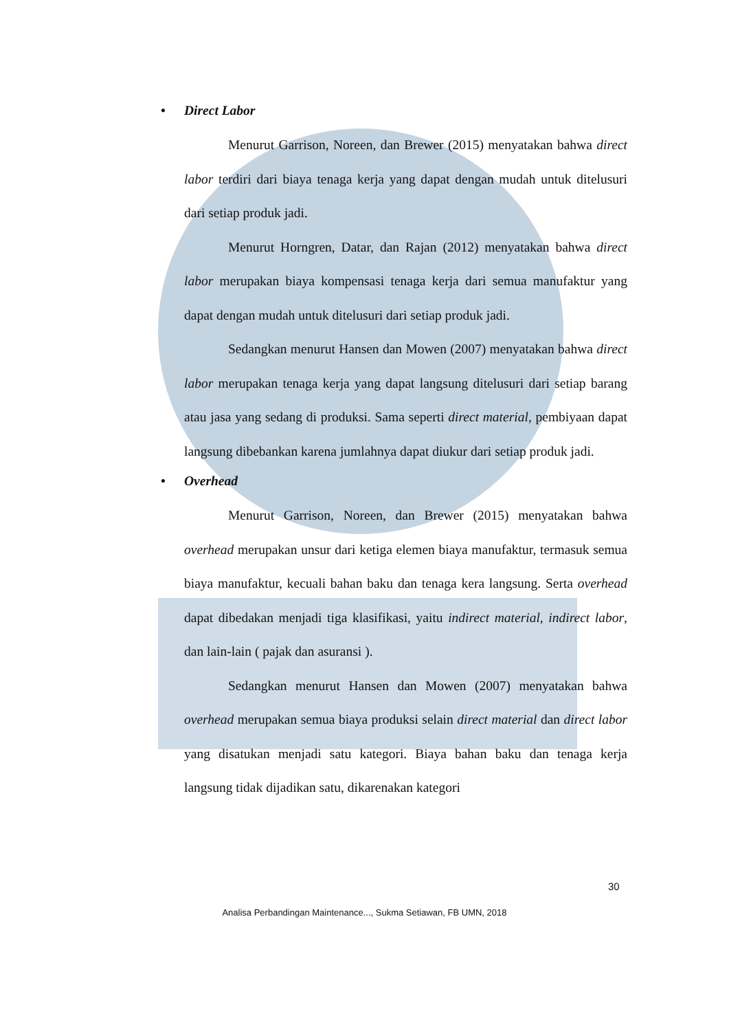• Direct Labor
Menurut Garrison, Noreen, dan Brewer (2015) menyatakan bahwa direct labor terdiri dari biaya tenaga kerja yang dapat dengan mudah untuk ditelusuri dari setiap produk jadi.
Menurut Horngren, Datar, dan Rajan (2012) menyatakan bahwa direct labor merupakan biaya kompensasi tenaga kerja dari semua manufaktur yang dapat dengan mudah untuk ditelusuri dari setiap produk jadi.
Sedangkan menurut Hansen dan Mowen (2007) menyatakan bahwa direct labor merupakan tenaga kerja yang dapat langsung ditelusuri dari setiap barang atau jasa yang sedang di produksi. Sama seperti direct material, pembiyaan dapat langsung dibebankan karena jumlahnya dapat diukur dari setiap produk jadi.
• Overhead
Menurut Garrison, Noreen, dan Brewer (2015) menyatakan bahwa overhead merupakan unsur dari ketiga elemen biaya manufaktur, termasuk semua biaya manufaktur, kecuali bahan baku dan tenaga kera langsung. Serta overhead dapat dibedakan menjadi tiga klasifikasi, yaitu indirect material, indirect labor, dan lain-lain ( pajak dan asuransi ).
Sedangkan menurut Hansen dan Mowen (2007) menyatakan bahwa overhead merupakan semua biaya produksi selain direct material dan direct labor yang disatukan menjadi satu kategori. Biaya bahan baku dan tenaga kerja langsung tidak dijadikan satu, dikarenakan kategori
30
Analisa Perbandingan Maintenance..., Sukma Setiawan, FB UMN, 2018